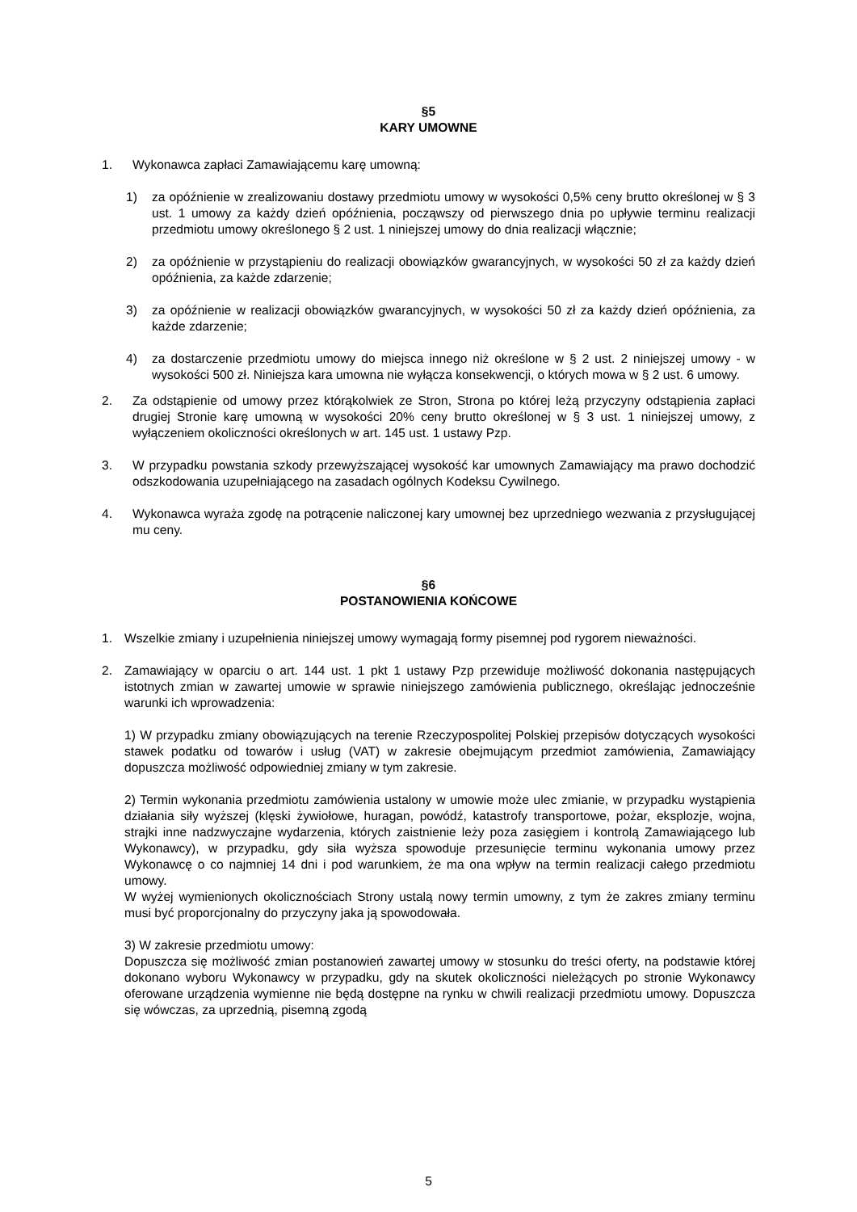§5
KARY UMOWNE
1. Wykonawca zapłaci Zamawiającemu karę umowną:
1) za opóźnienie w zrealizowaniu dostawy przedmiotu umowy w wysokości 0,5% ceny brutto określonej w § 3 ust. 1 umowy za każdy dzień opóźnienia, począwszy od pierwszego dnia po upływie terminu realizacji przedmiotu umowy określonego § 2 ust. 1 niniejszej umowy do dnia realizacji włącznie;
2) za opóźnienie w przystąpieniu do realizacji obowiązków gwarancyjnych, w wysokości 50 zł za każdy dzień opóźnienia, za każde zdarzenie;
3) za opóźnienie w realizacji obowiązków gwarancyjnych, w wysokości 50 zł za każdy dzień opóźnienia, za każde zdarzenie;
4) za dostarczenie przedmiotu umowy do miejsca innego niż określone w § 2 ust. 2 niniejszej umowy - w wysokości 500 zł. Niniejsza kara umowna nie wyłącza konsekwencji, o których mowa w § 2 ust. 6 umowy.
2. Za odstąpienie od umowy przez którąkolwiek ze Stron, Strona po której leżą przyczyny odstąpienia zapłaci drugiej Stronie karę umowną w wysokości 20% ceny brutto określonej w § 3 ust. 1 niniejszej umowy, z wyłączeniem okoliczności określonych w art. 145 ust. 1 ustawy Pzp.
3. W przypadku powstania szkody przewyższającej wysokość kar umownych Zamawiający ma prawo dochodzić odszkodowania uzupełniającego na zasadach ogólnych Kodeksu Cywilnego.
4. Wykonawca wyraża zgodę na potrącenie naliczonej kary umownej bez uprzedniego wezwania z przysługującej mu ceny.
§6
POSTANOWIENIA KOŃCOWE
1. Wszelkie zmiany i uzupełnienia niniejszej umowy wymagają formy pisemnej pod rygorem nieważności.
2. Zamawiający w oparciu o art. 144 ust. 1 pkt 1 ustawy Pzp przewiduje możliwość dokonania następujących istotnych zmian w zawartej umowie w sprawie niniejszego zamówienia publicznego, określając jednocześnie warunki ich wprowadzenia:
1) W przypadku zmiany obowiązujących na terenie Rzeczypospolitej Polskiej przepisów dotyczących wysokości stawek podatku od towarów i usług (VAT) w zakresie obejmującym przedmiot zamówienia, Zamawiający dopuszcza możliwość odpowiedniej zmiany w tym zakresie.
2) Termin wykonania przedmiotu zamówienia ustalony w umowie może ulec zmianie, w przypadku wystąpienia działania siły wyższej (klęski żywiołowe, huragan, powódź, katastrofy transportowe, pożar, eksplozje, wojna, strajki inne nadzwyczajne wydarzenia, których zaistnienie leży poza zasięgiem i kontrolą Zamawiającego lub Wykonawcy), w przypadku, gdy siła wyższa spowoduje przesunięcie terminu wykonania umowy przez Wykonawcę o co najmniej 14 dni i pod warunkiem, że ma ona wpływ na termin realizacji całego przedmiotu umowy.
W wyżej wymienionych okolicznościach Strony ustalą nowy termin umowny, z tym że zakres zmiany terminu musi być proporcjonalny do przyczyny jaka ją spowodowała.
3) W zakresie przedmiotu umowy:
Dopuszcza się możliwość zmian postanowień zawartej umowy w stosunku do treści oferty, na podstawie której dokonano wyboru Wykonawcy w przypadku, gdy na skutek okoliczności nieleżących po stronie Wykonawcy oferowane urządzenia wymienne nie będą dostępne na rynku w chwili realizacji przedmiotu umowy. Dopuszcza się wówczas, za uprzednią, pisemną zgodą
5